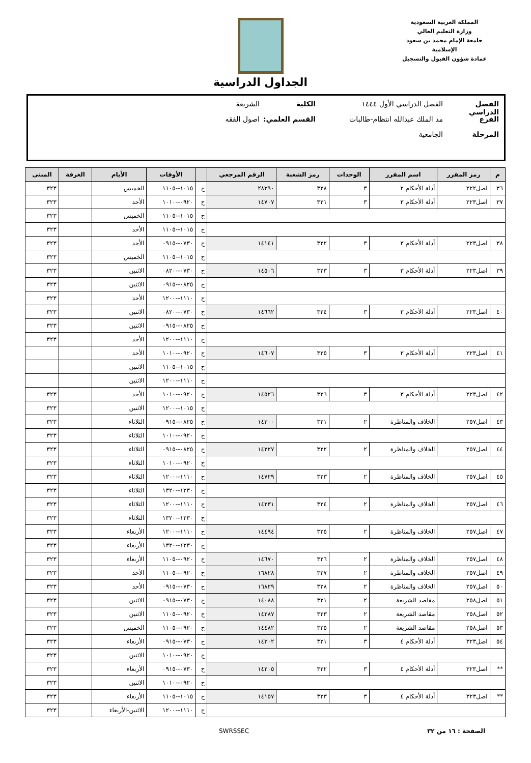المملكة العربية السعودية
وزارة التعليم العالي
جامعة الإمام محمد بن سعود الإسلامية
عمادة شؤون القبول والتسجيل
الجداول الدراسية
الفصل الدراسي الفصل الدراسي الأول ١٤٤٤ الكلية الشريعة
الفرع مد الملك عبدالله انتظام-طالبات القسم العلمي: اصول الفقه
المرحلة الجامعية
| م | رمز المقرر | اسم المقرر | الوحدات | رمز الشعبة | الرقم المرجعي | | الأوقات | الأيام | الغرفة | المبنى |
| --- | --- | --- | --- | --- | --- | --- | --- | --- | --- | --- |
| ٣٦ | اصل٢٢٢ | أدلة الأحكام ٢ | ٣ | ٣٢٨ | ٢٨٣٩٠ | ح | ١٠١٥--١١٠٥ | الخميس | | ٣٢٣ |
| ٣٧ | اصل٢٢٣ | أدلة الأحكام ٣ | ٣ | ٣٢١ | ١٤٧٠٧ | ح | ٠٩٢٠--١٠١٠ | الأحد | | ٣٢٣ |
| | | | | | | ح | ١٠١٥--١١٠٥ | الخميس | | ٣٢٣ |
| | | | | | | ح | ١٠١٥--١١٠٥ | الأحد | | ٣٢٣ |
| ٣٨ | اصل٢٢٣ | أدلة الأحكام ٣ | ٣ | ٣٢٢ | ١٤١٤١ | ح | ٠٧٣٠--٠٩١٥ | الأحد | | ٣٢٣ |
| | | | | | | ح | ١٠١٥--١١٠٥ | الخميس | | ٣٢٣ |
| ٣٩ | اصل٢٢٣ | أدلة الأحكام ٣ | ٣ | ٣٢٣ | ١٤٥٠٦ | ح | ٠٧٣٠--٠٨٢٠ | الاثنين | | ٣٢٣ |
| | | | | | | ح | ٠٨٢٥--٠٩١٥ | الاثنين | | ٣٢٣ |
| | | | | | | ح | ١١١٠--١٢٠٠ | الأحد | | ٣٢٣ |
| ٤٠ | اصل٢٢٣ | أدلة الأحكام ٣ | ٣ | ٣٢٤ | ١٤٦٦٢ | ح | ٠٧٣٠--٠٨٢٠ | الاثنين | | ٣٢٣ |
| | | | | | | ح | ٠٨٢٥--٠٩١٥ | الاثنين | | ٣٢٣ |
| | | | | | | ح | ١١١٠--١٢٠٠ | الأحد | | ٣٢٣ |
| ٤١ | اصل٢٢٣ | أدلة الأحكام ٣ | ٣ | ٣٢٥ | ١٤٦٠٧ | ح | ٠٩٢٠--١٠١٠ | الأحد | | |
| | | | | | | ح | ١٠١٥--١١٠٥ | الاثنين | | |
| | | | | | | ح | ١١١٠--١٢٠٠ | الاثنين | | |
| ٤٢ | اصل٢٢٣ | أدلة الأحكام ٣ | ٣ | ٣٢٦ | ١٤٥٢٦ | ح | ٠٩٢٠--١٠١٠ | الأحد | | ٣٢٣ |
| | | | | | | ح | ١٠١٥--١٢٠٠ | الاثنين | | ٣٢٣ |
| ٤٣ | اصل٢٥٧ | الخلاف والمناظرة | ٢ | ٣٢١ | ١٤٣٠٠ | ح | ٠٨٢٥--٠٩١٥ | الثلاثاء | | ٣٢٣ |
| | | | | | | ح | ٠٩٢٠--١٠١٠ | الثلاثاء | | ٣٢٣ |
| ٤٤ | اصل٢٥٧ | الخلاف والمناظرة | ٢ | ٣٢٢ | ١٤٢٢٧ | ح | ٠٨٢٥--٠٩١٥ | الثلاثاء | | ٣٢٣ |
| | | | | | | ح | ٠٩٢٠--١٠١٠ | الثلاثاء | | ٣٢٣ |
| ٤٥ | اصل٢٥٧ | الخلاف والمناظرة | ٢ | ٣٢٣ | ١٤٧٢٩ | ح | ١١١٠--١٢٠٠ | الثلاثاء | | ٣٢٣ |
| | | | | | | ح | ١٢٣٠--١٣٢٠ | الثلاثاء | | ٣٢٣ |
| ٤٦ | اصل٢٥٧ | الخلاف والمناظرة | ٢ | ٣٢٤ | ١٤٢٣١ | ح | ١١١٠--١٢٠٠ | الثلاثاء | | ٣٢٣ |
| | | | | | | ح | ١٢٣٠--١٣٢٠ | الثلاثاء | | ٣٢٣ |
| ٤٧ | اصل٢٥٧ | الخلاف والمناظرة | ٢ | ٣٢٥ | ١٤٤٩٤ | ح | ١١١٠--١٢٠٠ | الأربعاء | | ٣٢٣ |
| | | | | | | ح | ١٢٣٠--١٣٢٠ | الأربعاء | | ٣٢٣ |
| ٤٨ | اصل٢٥٧ | الخلاف والمناظرة | ٢ | ٣٢٦ | ١٤٦٧٠ | ح | ٠٩٢٠--١١٠٥ | الأربعاء | | ٣٢٣ |
| ٤٩ | اصل٢٥٧ | الخلاف والمناظرة | ٢ | ٣٢٧ | ١٦٨٢٨ | ح | ٠٩٢٠--١١٠٥ | الأحد | | ٣٢٣ |
| ٥٠ | اصل٢٥٧ | الخلاف والمناظرة | ٢ | ٣٢٨ | ١٦٨٢٩ | ح | ٠٧٣٠--٠٩١٥ | الأحد | | ٣٢٣ |
| ٥١ | اصل٢٥٨ | مقاصد الشريعة | ٢ | ٣٢١ | ١٤٠٨٨ | ح | ٠٧٣٠--٠٩١٥ | الاثنين | | ٣٢٣ |
| ٥٢ | اصل٢٥٨ | مقاصد الشريعة | ٢ | ٣٢٣ | ١٤٢٨٧ | ح | ٠٩٢٠--١١٠٥ | الاثنين | | ٣٢٣ |
| ٥٣ | اصل٢٥٨ | مقاصد الشريعة | ٢ | ٣٢٥ | ١٤٤٨٢ | ح | ٠٩٢٠--١١٠٥ | الخميس | | ٣٢٣ |
| ٥٤ | اصل٣٢٣ | أدلة الأحكام ٤ | ٣ | ٣٢١ | ١٤٣٠٢ | ح | ٠٧٣٠--٠٩١٥ | الأربعاء | | ٣٢٣ |
| | | | | | | ح | ٠٩٢٠--١٠١٠ | الاثنين | | ٣٢٣ |
| ** | اصل٣٢٣ | أدلة الأحكام ٤ | ٣ | ٣٢٢ | ١٤٢٠٥ | ح | ٠٧٣٠--٠٩١٥ | الأربعاء | | ٣٢٣ |
| | | | | | | ح | ٠٩٢٠--١٠١٠ | الاثنين | | ٣٢٣ |
| ** | اصل٣٢٣ | أدلة الأحكام ٤ | ٣ | ٣٢٣ | ١٤١٥٧ | ح | ١٠١٥--١١٠٥ | الأربعاء | | ٣٢٣ |
| | | | | | | ح | ١١١٠--١٢٠٠ | الاثنين-الأربعاء | | ٣٢٣ |
الصفحة : ١٦ من ٣٢ SWRSSEC